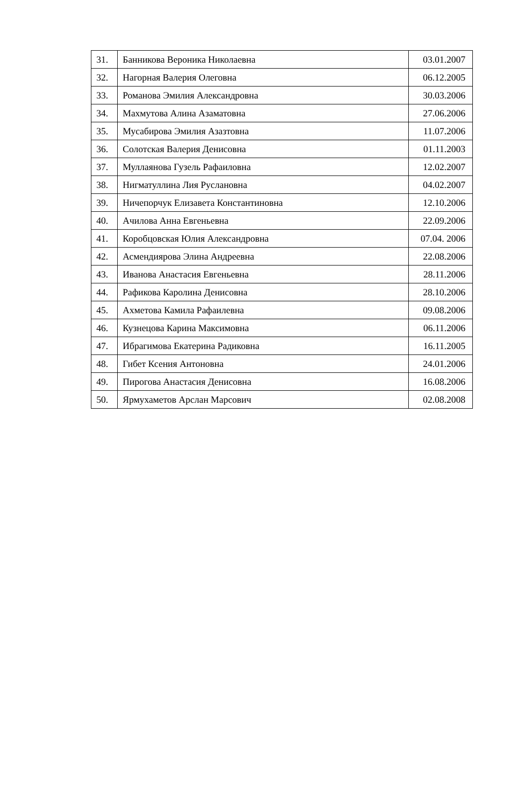| 31. | Банникова Вероника Николаевна | 03.01.2007 |
| 32. | Нагорная Валерия Олеговна | 06.12.2005 |
| 33. | Романова Эмилия Александровна | 30.03.2006 |
| 34. | Махмутова Алина Азаматовна | 27.06.2006 |
| 35. | Мусабирова Эмилия Азазтовна | 11.07.2006 |
| 36. | Солотская Валерия Денисовна | 01.11.2003 |
| 37. | Муллаянова Гузель Рафаиловна | 12.02.2007 |
| 38. | Нигматуллина Лия Руслановна | 04.02.2007 |
| 39. | Ничепорчук Елизавета Константиновна | 12.10.2006 |
| 40. | Ачилова Анна Евгеньевна | 22.09.2006 |
| 41. | Коробцовская Юлия Александровна | 07.04. 2006 |
| 42. | Асмендиярова Элина Андреевна | 22.08.2006 |
| 43. | Иванова Анастасия Евгеньевна | 28.11.2006 |
| 44. | Рафикова Каролина Денисовна | 28.10.2006 |
| 45. | Ахметова Камила Рафаилевна | 09.08.2006 |
| 46. | Кузнецова Карина Максимовна | 06.11.2006 |
| 47. | Ибрагимова Екатерина Радиковна | 16.11.2005 |
| 48. | Гибет Ксения Антоновна | 24.01.2006 |
| 49. | Пирогова Анастасия Денисовна | 16.08.2006 |
| 50. | Ярмухаметов Арслан Марсович | 02.08.2008 |